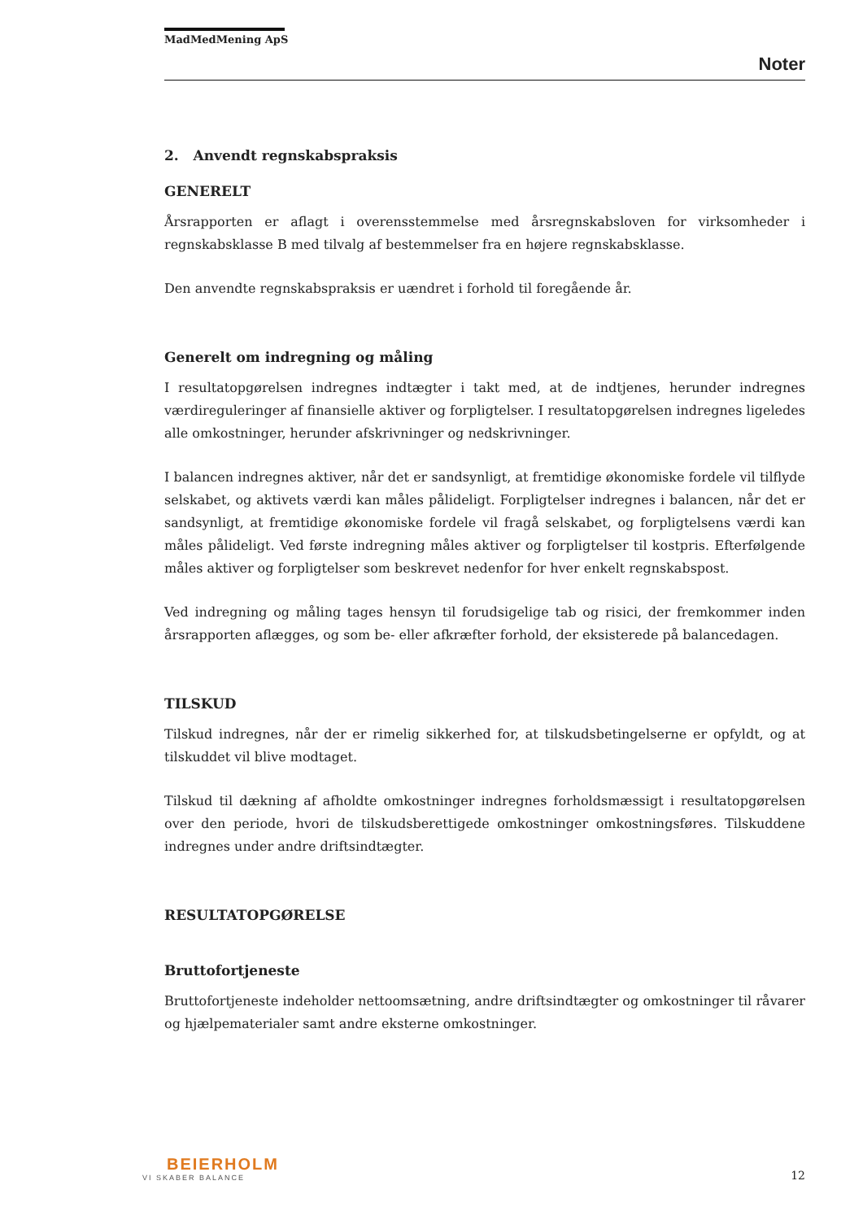MadMedMening ApS
Noter
2. Anvendt regnskabspraksis
GENERELT
Årsrapporten er aflagt i overensstemmelse med årsregnskabsloven for virksomheder i regnskabsklasse B med tilvalg af bestemmelser fra en højere regnskabsklasse.
Den anvendte regnskabspraksis er uændret i forhold til foregående år.
Generelt om indregning og måling
I resultatopgørelsen indregnes indtægter i takt med, at de indtjenes, herunder indregnes værdireguleringer af finansielle aktiver og forpligtelser. I resultatopgørelsen indregnes ligeledes alle omkostninger, herunder afskrivninger og nedskrivninger.
I balancen indregnes aktiver, når det er sandsynligt, at fremtidige økonomiske fordele vil tilflyde selskabet, og aktivets værdi kan måles pålideligt. Forpligtelser indregnes i balancen, når det er sandsynligt, at fremtidige økonomiske fordele vil fragå selskabet, og forpligtelsens værdi kan måles pålideligt. Ved første indregning måles aktiver og forpligtelser til kostpris. Efterfølgende måles aktiver og forpligtelser som beskrevet nedenfor for hver enkelt regnskabspost.
Ved indregning og måling tages hensyn til forudsigelige tab og risici, der fremkommer inden årsrapporten aflægges, og som be- eller afkræfter forhold, der eksisterede på balancedagen.
TILSKUD
Tilskud indregnes, når der er rimelig sikkerhed for, at tilskudsbetingelserne er opfyldt, og at tilskuddet vil blive modtaget.
Tilskud til dækning af afholdte omkostninger indregnes forholdsmæssigt i resultatopgørelsen over den periode, hvori de tilskudsberettigede omkostninger omkostningsføres. Tilskuddene indregnes under andre driftsindtægter.
RESULTATOPGØRELSE
Bruttofortjeneste
Bruttofortjeneste indeholder nettoomsætning, andre driftsindtægter og omkostninger til råvarer og hjælpematerialer samt andre eksterne omkostninger.
BEIERHOLM
VI SKABER BALANCE
12